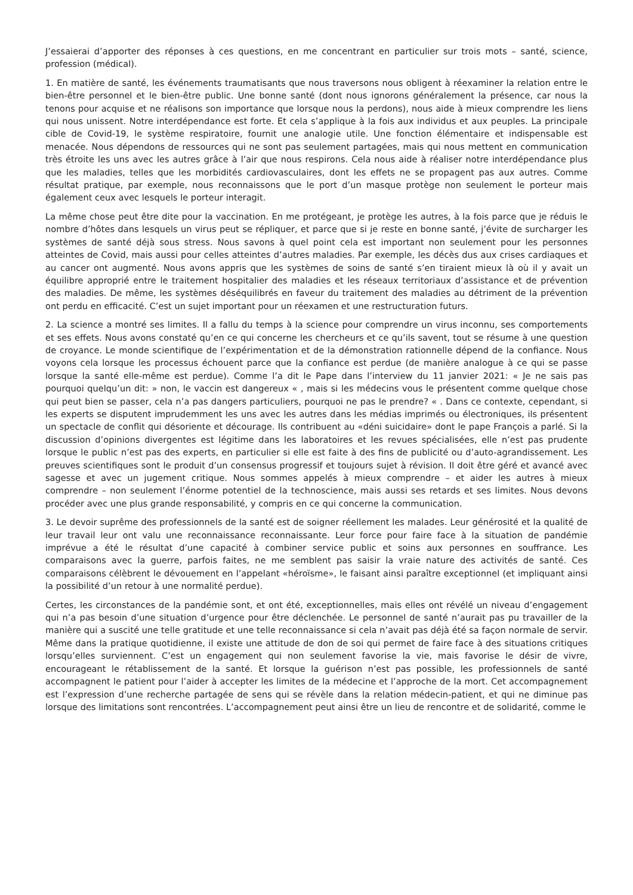J’essaierai d’apporter des réponses à ces questions, en me concentrant en particulier sur trois mots – santé, science, profession (médical).
1. En matière de santé, les événements traumatisants que nous traversons nous obligent à réexaminer la relation entre le bien-être personnel et le bien-être public. Une bonne santé (dont nous ignorons généralement la présence, car nous la tenons pour acquise et ne réalisons son importance que lorsque nous la perdons), nous aide à mieux comprendre les liens qui nous unissent. Notre interdépendance est forte. Et cela s’applique à la fois aux individus et aux peuples. La principale cible de Covid-19, le système respiratoire, fournit une analogie utile. Une fonction élémentaire et indispensable est menacée. Nous dépendons de ressources qui ne sont pas seulement partagées, mais qui nous mettent en communication très étroite les uns avec les autres grâce à l’air que nous respirons. Cela nous aide à réaliser notre interdépendance plus que les maladies, telles que les morbidités cardiovasculaires, dont les effets ne se propagent pas aux autres. Comme résultat pratique, par exemple, nous reconnaissons que le port d’un masque protège non seulement le porteur mais également ceux avec lesquels le porteur interagit.
La même chose peut être dite pour la vaccination. En me protégeant, je protège les autres, à la fois parce que je réduis le nombre d’hôtes dans lesquels un virus peut se répliquer, et parce que si je reste en bonne santé, j’évite de surcharger les systèmes de santé déjà sous stress. Nous savons à quel point cela est important non seulement pour les personnes atteintes de Covid, mais aussi pour celles atteintes d’autres maladies. Par exemple, les décès dus aux crises cardiaques et au cancer ont augmenté. Nous avons appris que les systèmes de soins de santé s’en tiraient mieux là où il y avait un équilibre approprié entre le traitement hospitalier des maladies et les réseaux territoriaux d’assistance et de prévention des maladies. De même, les systèmes déséquilibrés en faveur du traitement des maladies au détriment de la prévention ont perdu en efficacité. C’est un sujet important pour un réexamen et une restructuration futurs.
2. La science a montré ses limites. Il a fallu du temps à la science pour comprendre un virus inconnu, ses comportements et ses effets. Nous avons constaté qu’en ce qui concerne les chercheurs et ce qu’ils savent, tout se résume à une question de croyance. Le monde scientifique de l’expérimentation et de la démonstration rationnelle dépend de la confiance. Nous voyons cela lorsque les processus échouent parce que la confiance est perdue (de manière analogue à ce qui se passe lorsque la santé elle-même est perdue). Comme l’a dit le Pape dans l’interview du 11 janvier 2021: « Je ne sais pas pourquoi quelqu’un dit: » non, le vaccin est dangereux « , mais si les médecins vous le présentent comme quelque chose qui peut bien se passer, cela n’a pas dangers particuliers, pourquoi ne pas le prendre? « . Dans ce contexte, cependant, si les experts se disputent imprudemment les uns avec les autres dans les médias imprimés ou électroniques, ils présentent un spectacle de conflit qui désoriente et décourage. Ils contribuent au «déni suicidaire» dont le pape François a parlé. Si la discussion d’opinions divergentes est légitime dans les laboratoires et les revues spécialisées, elle n’est pas prudente lorsque le public n’est pas des experts, en particulier si elle est faite à des fins de publicité ou d’auto-agrandissement. Les preuves scientifiques sont le produit d’un consensus progressif et toujours sujet à révision. Il doit être géré et avancé avec sagesse et avec un jugement critique. Nous sommes appelés à mieux comprendre – et aider les autres à mieux comprendre – non seulement l’énorme potentiel de la technoscience, mais aussi ses retards et ses limites. Nous devons procéder avec une plus grande responsabilité, y compris en ce qui concerne la communication.
3. Le devoir suprême des professionnels de la santé est de soigner réellement les malades. Leur générosité et la qualité de leur travail leur ont valu une reconnaissance reconnaissante. Leur force pour faire face à la situation de pandémie imprévue a été le résultat d’une capacité à combiner service public et soins aux personnes en souffrance. Les comparaisons avec la guerre, parfois faites, ne me semblent pas saisir la vraie nature des activités de santé. Ces comparaisons célèbrent le dévouement en l’appelant «héroïsme», le faisant ainsi paraître exceptionnel (et impliquant ainsi la possibilité d’un retour à une normalité perdue).
Certes, les circonstances de la pandémie sont, et ont été, exceptionnelles, mais elles ont révélé un niveau d’engagement qui n’a pas besoin d’une situation d’urgence pour être déclenchée. Le personnel de santé n’aurait pas pu travailler de la manière qui a suscité une telle gratitude et une telle reconnaissance si cela n’avait pas déjà été sa façon normale de servir. Même dans la pratique quotidienne, il existe une attitude de don de soi qui permet de faire face à des situations critiques lorsqu’elles surviennent. C’est un engagement qui non seulement favorise la vie, mais favorise le désir de vivre, encourageant le rétablissement de la santé. Et lorsque la guérison n’est pas possible, les professionnels de santé accompagnent le patient pour l’aider à accepter les limites de la médecine et l’approche de la mort. Cet accompagnement est l’expression d’une recherche partagée de sens qui se révèle dans la relation médecin-patient, et qui ne diminue pas lorsque des limitations sont rencontrées. L’accompagnement peut ainsi être un lieu de rencontre et de solidarité, comme le